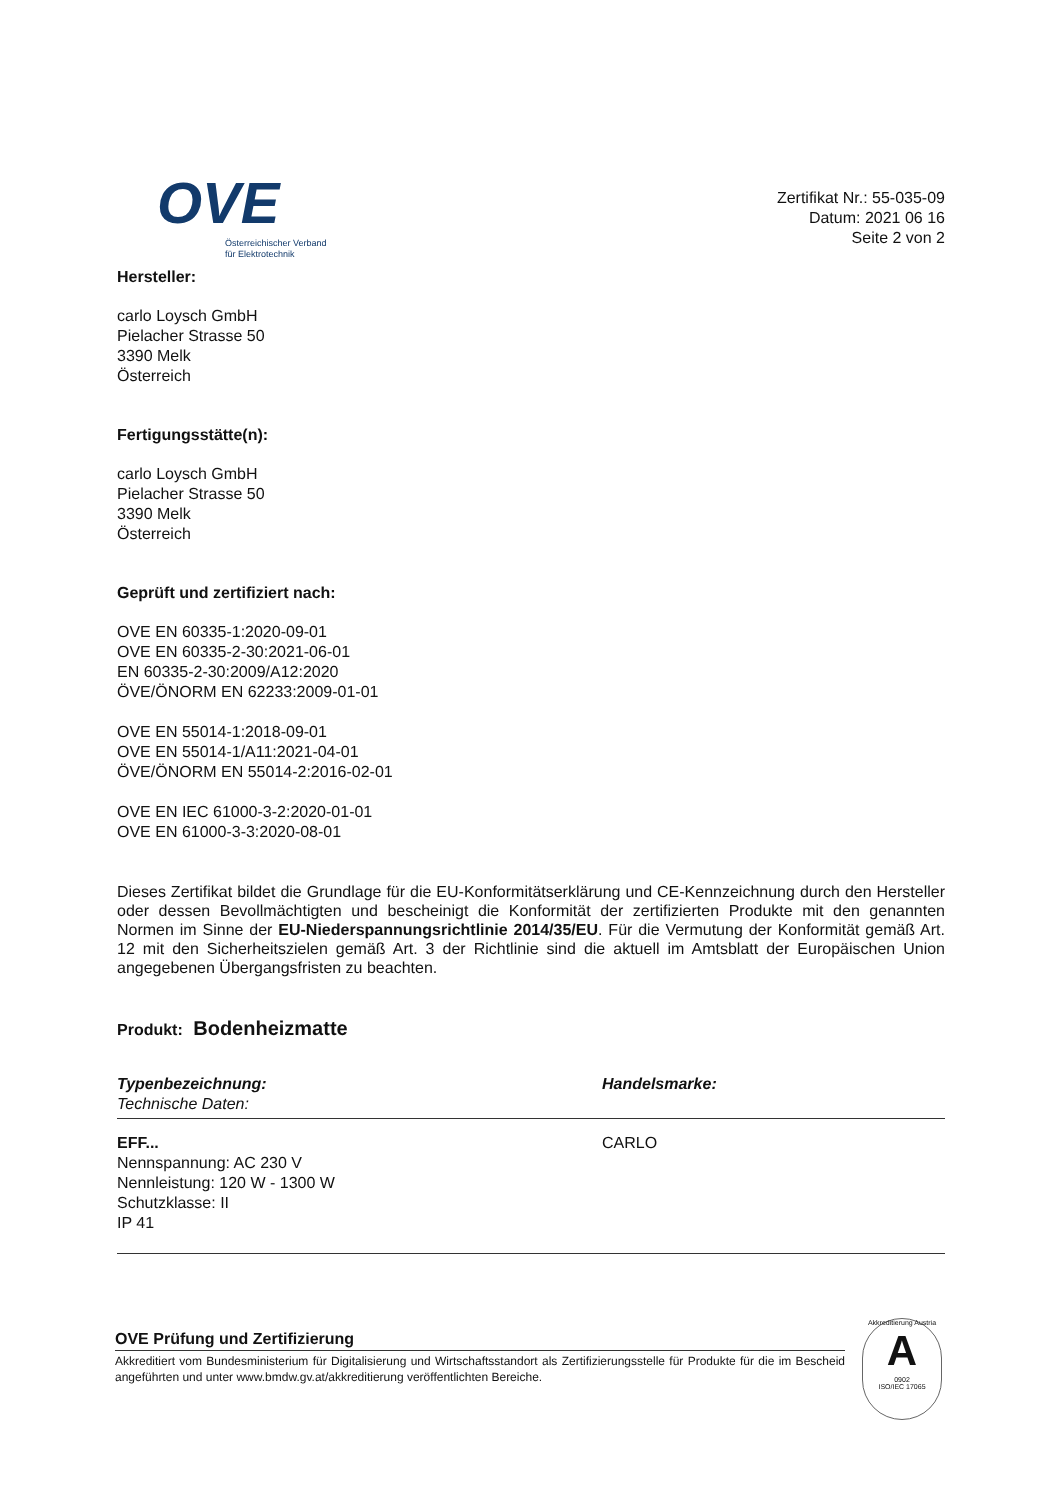OVE
Österreichischer Verband
für Elektrotechnik
Zertifikat Nr.: 55-035-09
Datum: 2021 06 16
Seite 2 von 2
Hersteller:
carlo Loysch GmbH
Pielacher Strasse 50
3390 Melk
Österreich
Fertigungsstätte(n):
carlo Loysch GmbH
Pielacher Strasse 50
3390 Melk
Österreich
Geprüft und zertifiziert nach:
OVE EN 60335-1:2020-09-01
OVE EN 60335-2-30:2021-06-01
EN 60335-2-30:2009/A12:2020
ÖVE/ÖNORM EN 62233:2009-01-01
OVE EN 55014-1:2018-09-01
OVE EN 55014-1/A11:2021-04-01
ÖVE/ÖNORM EN 55014-2:2016-02-01
OVE EN IEC 61000-3-2:2020-01-01
OVE EN 61000-3-3:2020-08-01
Dieses Zertifikat bildet die Grundlage für die EU-Konformitätserklärung und CE-Kennzeichnung durch den Hersteller oder dessen Bevollmächtigten und bescheinigt die Konformität der zertifizierten Produkte mit den genannten Normen im Sinne der EU-Niederspannungsrichtlinie 2014/35/EU. Für die Vermutung der Konformität gemäß Art. 12 mit den Sicherheitszielen gemäß Art. 3 der Richtlinie sind die aktuell im Amtsblatt der Europäischen Union angegebenen Übergangsfristen zu beachten.
Produkt: Bodenheizmatte
Typenbezeichnung:
Technische Daten:
Handelsmarke:
EFF...
Nennspannung: AC 230 V
Nennleistung: 120 W - 1300 W
Schutzklasse: II
IP 41
CARLO
OVE Prüfung und Zertifizierung
Akkreditiert vom Bundesministerium für Digitalisierung und Wirtschaftsstandort als Zertifizierungsstelle für Produkte für die im Bescheid angeführten und unter www.bmdw.gv.at/akkreditierung veröffentlichten Bereiche.
Akkreditierung Austria
A
0902
ISO/IEC 17065